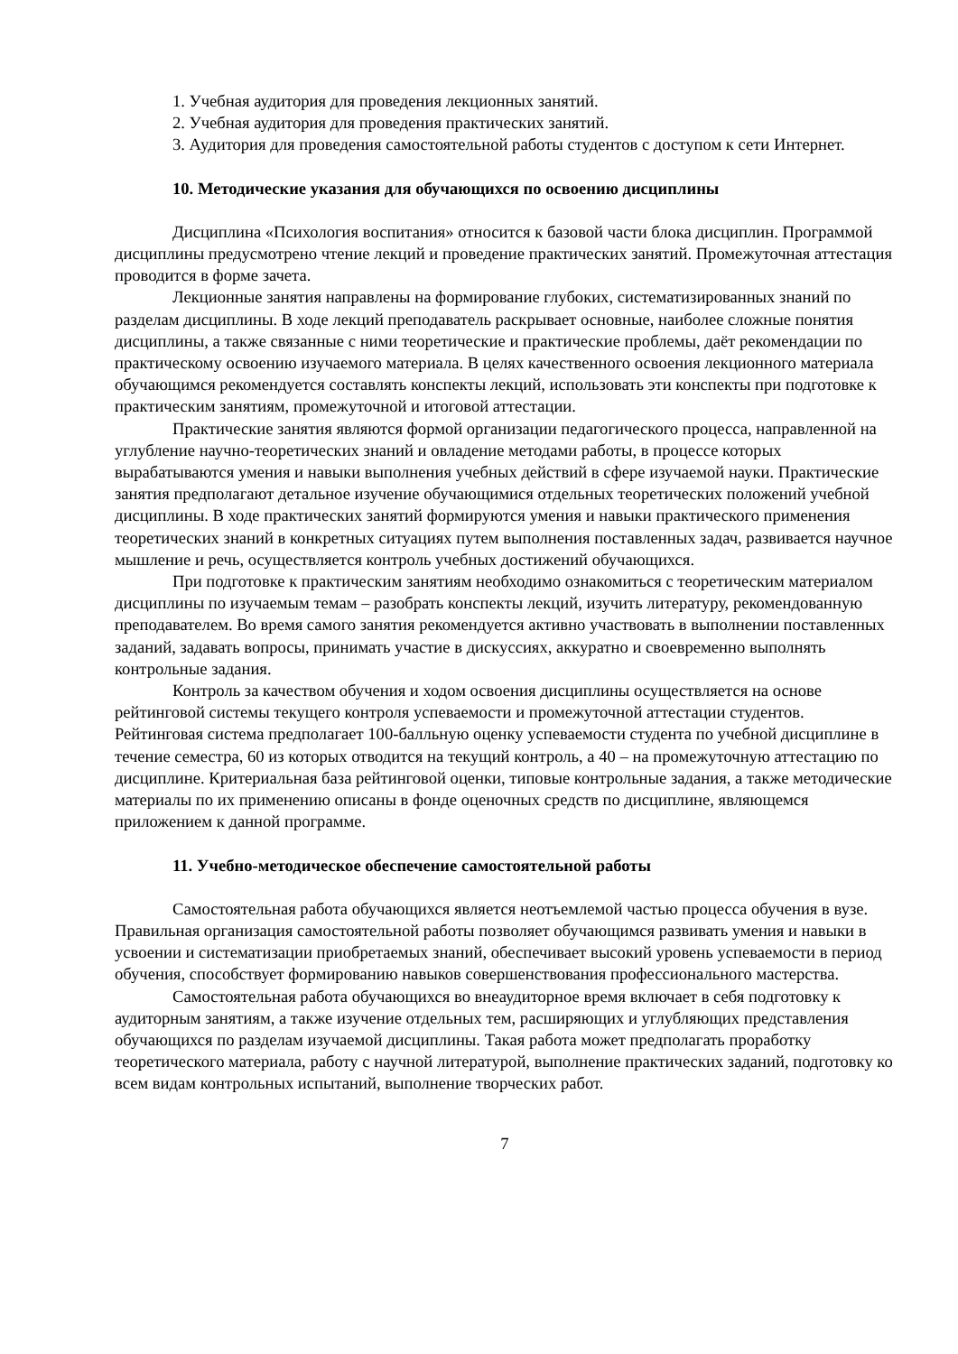1. Учебная аудитория для проведения лекционных занятий.
2. Учебная аудитория для проведения практических занятий.
3. Аудитория для проведения самостоятельной работы студентов с доступом к сети Интернет.
10. Методические указания для обучающихся по освоению дисциплины
Дисциплина «Психология воспитания» относится к базовой части блока дисциплин. Программой дисциплины предусмотрено чтение лекций и проведение практических занятий. Промежуточная аттестация проводится в форме зачета.
Лекционные занятия направлены на формирование глубоких, систематизированных знаний по разделам дисциплины. В ходе лекций преподаватель раскрывает основные, наиболее сложные понятия дисциплины, а также связанные с ними теоретические и практические проблемы, даёт рекомендации по практическому освоению изучаемого материала. В целях качественного освоения лекционного материала обучающимся рекомендуется составлять конспекты лекций, использовать эти конспекты при подготовке к практическим занятиям, промежуточной и итоговой аттестации.
Практические занятия являются формой организации педагогического процесса, направленной на углубление научно-теоретических знаний и овладение методами работы, в процессе которых вырабатываются умения и навыки выполнения учебных действий в сфере изучаемой науки. Практические занятия предполагают детальное изучение обучающимися отдельных теоретических положений учебной дисциплины. В ходе практических занятий формируются умения и навыки практического применения теоретических знаний в конкретных ситуациях путем выполнения поставленных задач, развивается научное мышление и речь, осуществляется контроль учебных достижений обучающихся.
При подготовке к практическим занятиям необходимо ознакомиться с теоретическим материалом дисциплины по изучаемым темам – разобрать конспекты лекций, изучить литературу, рекомендованную преподавателем. Во время самого занятия рекомендуется активно участвовать в выполнении поставленных заданий, задавать вопросы, принимать участие в дискуссиях, аккуратно и своевременно выполнять контрольные задания.
Контроль за качеством обучения и ходом освоения дисциплины осуществляется на основе рейтинговой системы текущего контроля успеваемости и промежуточной аттестации студентов. Рейтинговая система предполагает 100-балльную оценку успеваемости студента по учебной дисциплине в течение семестра, 60 из которых отводится на текущий контроль, а 40 – на промежуточную аттестацию по дисциплине. Критериальная база рейтинговой оценки, типовые контрольные задания, а также методические материалы по их применению описаны в фонде оценочных средств по дисциплине, являющемся приложением к данной программе.
11. Учебно-методическое обеспечение самостоятельной работы
Самостоятельная работа обучающихся является неотъемлемой частью процесса обучения в вузе. Правильная организация самостоятельной работы позволяет обучающимся развивать умения и навыки в усвоении и систематизации приобретаемых знаний, обеспечивает высокий уровень успеваемости в период обучения, способствует формированию навыков совершенствования профессионального мастерства.
Самостоятельная работа обучающихся во внеаудиторное время включает в себя подготовку к аудиторным занятиям, а также изучение отдельных тем, расширяющих и углубляющих представления обучающихся по разделам изучаемой дисциплины. Такая работа может предполагать проработку теоретического материала, работу с научной литературой, выполнение практических заданий, подготовку ко всем видам контрольных испытаний, выполнение творческих работ.
7